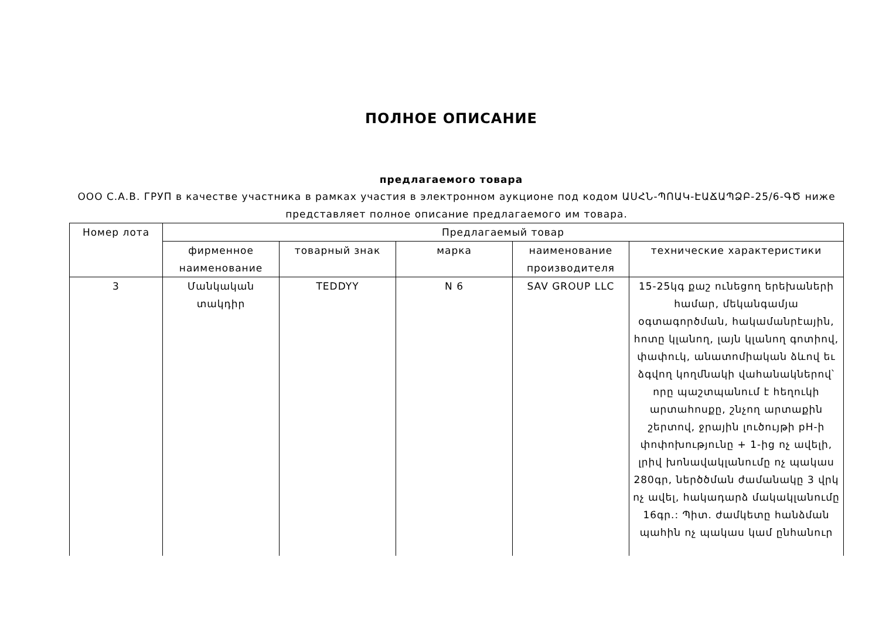ПОЛНОЕ ОПИСАНИЕ
предлагаемого товара
ООО С.А.В. ГРУП в качестве участника в рамках участия в электронном аукционе под кодом ԱՍՀՆ-ՊՈԱԿ-ԷԱՃԱՊՁԲ-25/6-ԳԾ ниже представляет полное описание предлагаемого им товара.
| Номер лота | Предлагаемый товар | | | | |
| --- | --- | --- | --- | --- | --- |
| | фирменное наименование | товарный знак | марка | наименование производителя | технические характеристики |
| 3 | Մանկական տակդիր | TEDDYY | N 6 | SAV GROUP LLC | 15-25կգ քաշ ունեցող երեխաների համար, մեկանգամյա օգտագործման, հակամանրէային, հոտը կլանող, լայն կլանող գոտիով, փափուկ, անատոմիական ձևով եւ ձգվող կողմնակի վահանակներով՝ որը պաշտպանում է հեղուկի արտահոսքը, շնչող արտաքին շերտով, ջրային լուծույթի pH-ի փոփոխությունը + 1-ից ոչ ավելի, լրիվ խոնավակլանումը ոչ պակաս 280գր, ներծծման ժամանակը 3 վրկ ոչ ավել, հակադարձ մակակլանումը 16գր.: Պիտ. ժամկետը հանձման պահին ոչ պակաս կամ ընհանուր |